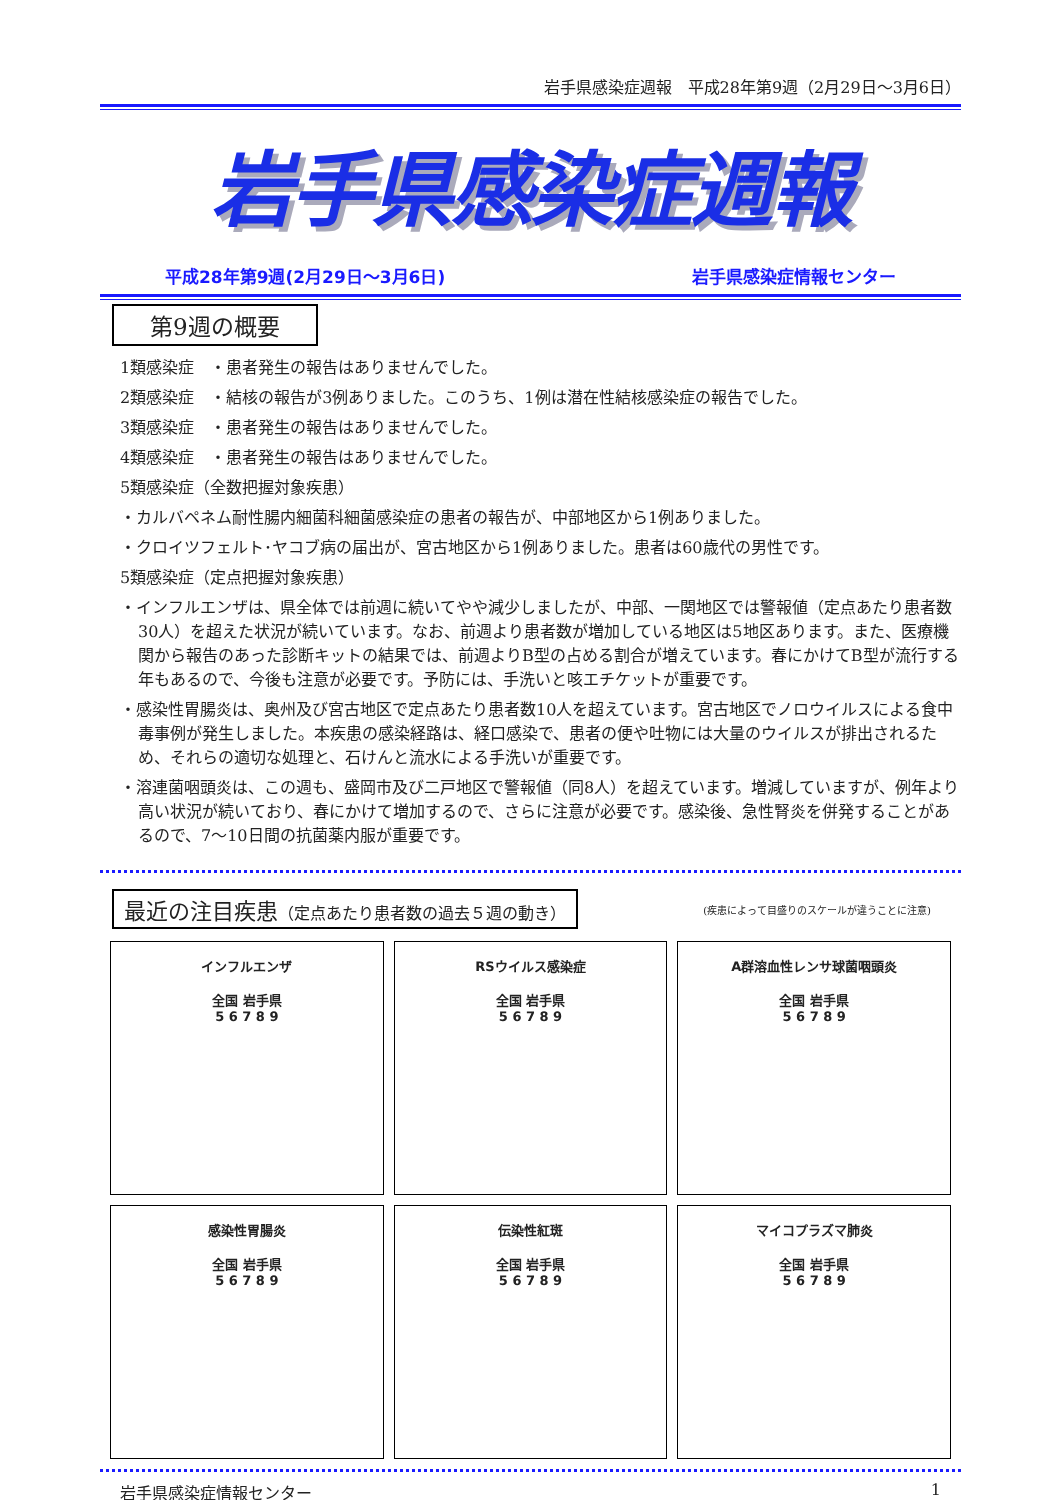岩手県感染症週報　平成28年第9週（2月29日～3月6日）
岩手県感染症週報
平成28年第9週(2月29日～3月6日) 岩手県感染症情報センター
第9週の概要
1類感染症　・患者発生の報告はありませんでした。
2類感染症　・結核の報告が3例ありました。このうち、1例は潜在性結核感染症の報告でした。
3類感染症　・患者発生の報告はありませんでした。
4類感染症　・患者発生の報告はありませんでした。
5類感染症（全数把握対象疾患）
・カルバペネム耐性腸内細菌科細菌感染症の患者の報告が、中部地区から1例ありました。
・クロイツフェルト･ヤコブ病の届出が、宮古地区から1例ありました。患者は60歳代の男性です。
5類感染症（定点把握対象疾患）
・インフルエンザは、県全体では前週に続いてやや減少しましたが、中部、一関地区では警報値（定点あたり患者数30人）を超えた状況が続いています。なお、前週より患者数が増加している地区は5地区あります。また、医療機関から報告のあった診断キットの結果では、前週よりB型の占める割合が増えています。春にかけてB型が流行する年もあるので、今後も注意が必要です。予防には、手洗いと咳エチケットが重要です。
・感染性胃腸炎は、奥州及び宮古地区で定点あたり患者数10人を超えています。宮古地区でノロウイルスによる食中毒事例が発生しました。本疾患の感染経路は、経口感染で、患者の便や吐物には大量のウイルスが排出されるため、それらの適切な処理と、石けんと流水による手洗いが重要です。
・溶連菌咽頭炎は、この週も、盛岡市及び二戸地区で警報値（同8人）を超えています。増減していますが、例年より高い状況が続いており、春にかけて増加するので、さらに注意が必要です。感染後、急性腎炎を併発することがあるので、7～10日間の抗菌薬内服が重要です。
最近の注目疾患（定点あたり患者数の過去５週の動き）
(疾患によって目盛りのスケールが違うことに注意)
インフルエンザ
全国 岩手県
5 6 7 8 9
RSウイルス感染症
全国 岩手県
5 6 7 8 9
A群溶血性レンサ球菌咽頭炎
全国 岩手県
5 6 7 8 9
感染性胃腸炎
全国 岩手県
5 6 7 8 9
伝染性紅斑
全国 岩手県
5 6 7 8 9
マイコプラズマ肺炎
全国 岩手県
5 6 7 8 9
岩手県感染症情報センター 1